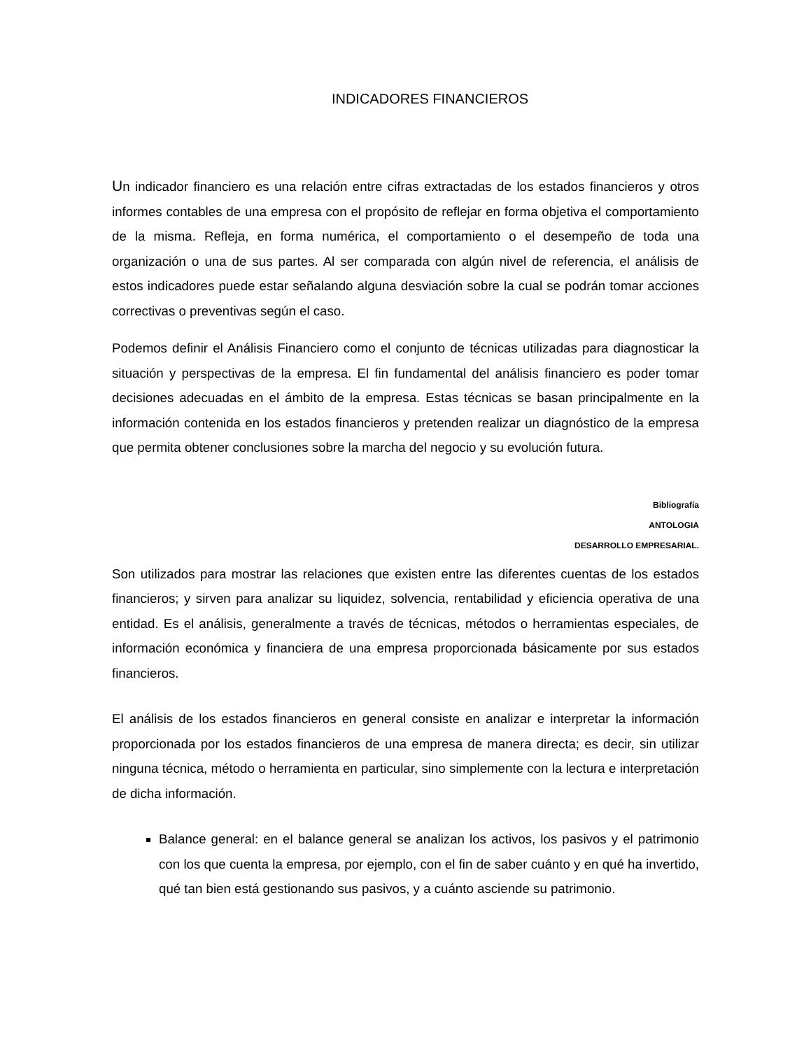INDICADORES FINANCIEROS
Un indicador financiero es una relación entre cifras extractadas de los estados financieros y otros informes contables de una empresa con el propósito de reflejar en forma objetiva el comportamiento de la misma. Refleja, en forma numérica, el comportamiento o el desempeño de toda una organización o una de sus partes. Al ser comparada con algún nivel de referencia, el análisis de estos indicadores puede estar señalando alguna desviación sobre la cual se podrán tomar acciones correctivas o preventivas según el caso.
Podemos definir el Análisis Financiero como el conjunto de técnicas utilizadas para diagnosticar la situación y perspectivas de la empresa. El fin fundamental del análisis financiero es poder tomar decisiones adecuadas en el ámbito de la empresa. Estas técnicas se basan principalmente en la información contenida en los estados financieros y pretenden realizar un diagnóstico de la empresa que permita obtener conclusiones sobre la marcha del negocio y su evolución futura.
Bibliografía
ANTOLOGIA
DESARROLLO EMPRESARIAL.
Son utilizados para mostrar las relaciones que existen entre las diferentes cuentas de los estados financieros; y sirven para analizar su liquidez, solvencia, rentabilidad y eficiencia operativa de una entidad. Es el análisis, generalmente a través de técnicas, métodos o herramientas especiales, de información económica y financiera de una empresa proporcionada básicamente por sus estados financieros.
El análisis de los estados financieros en general consiste en analizar e interpretar la información proporcionada por los estados financieros de una empresa de manera directa; es decir, sin utilizar ninguna técnica, método o herramienta en particular, sino simplemente con la lectura e interpretación de dicha información.
Balance general: en el balance general se analizan los activos, los pasivos y el patrimonio con los que cuenta la empresa, por ejemplo, con el fin de saber cuánto y en qué ha invertido, qué tan bien está gestionando sus pasivos, y a cuánto asciende su patrimonio.